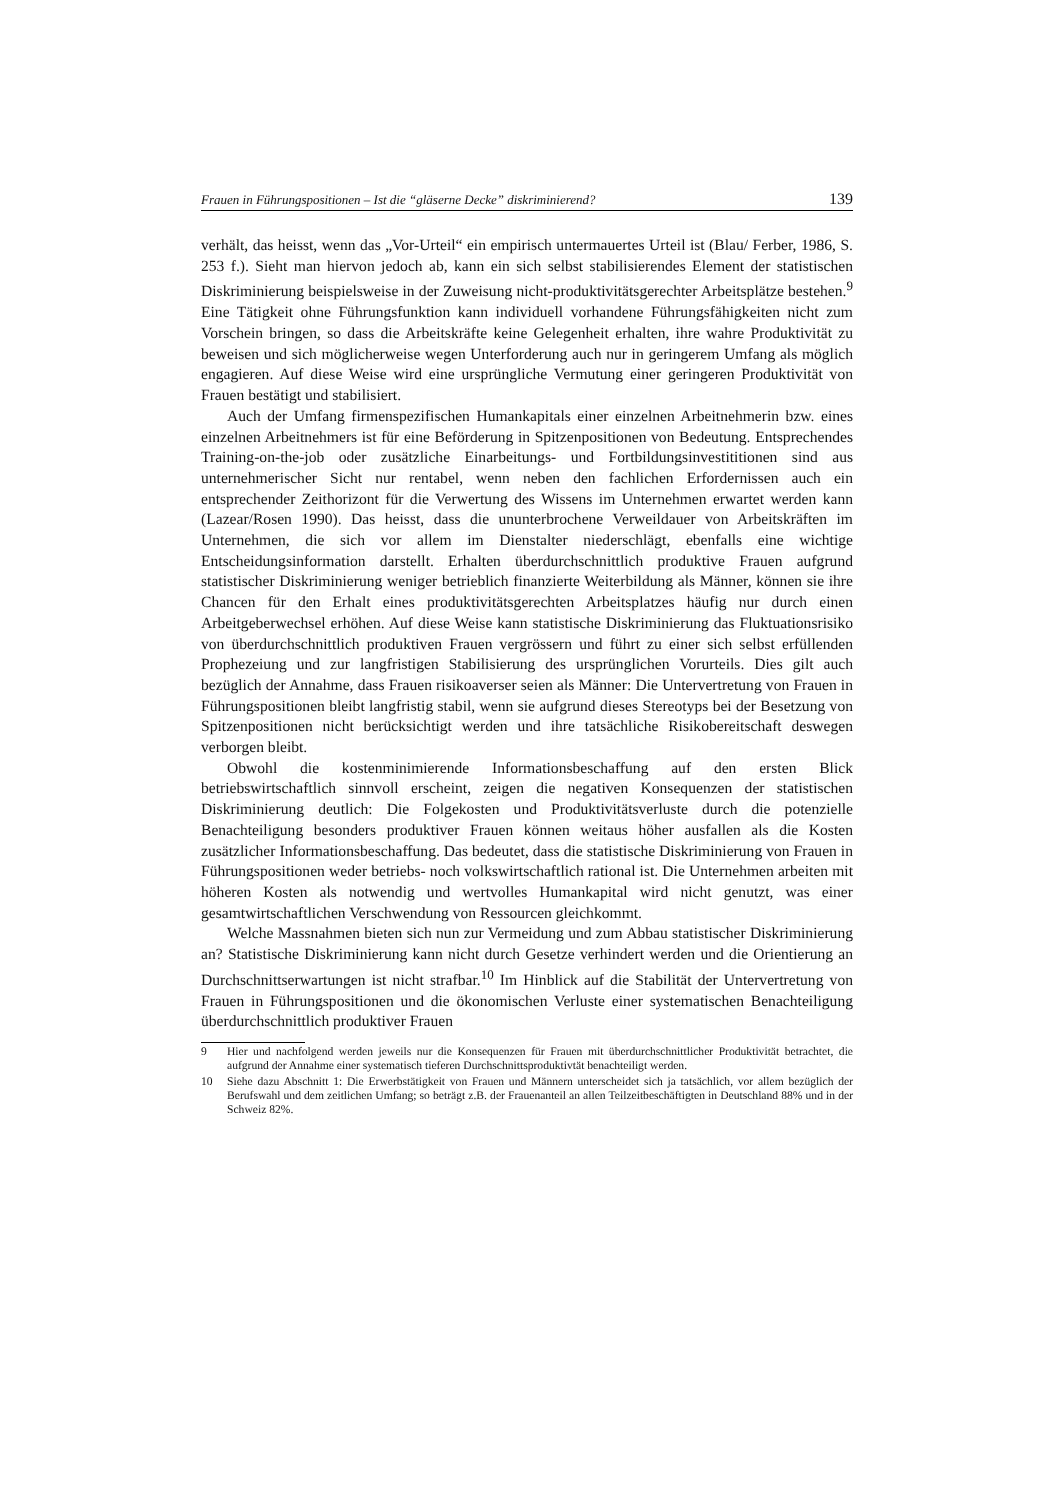Frauen in Führungspositionen – Ist die “gläserne Decke” diskriminierend? 139
verhält, das heisst, wenn das „Vor-Urteil“ ein empirisch untermauertes Urteil ist (Blau/ Ferber, 1986, S. 253 f.). Sieht man hiervon jedoch ab, kann ein sich selbst stabilisierendes Element der statistischen Diskriminierung beispielsweise in der Zuweisung nicht-produktivitätsgerechter Arbeitsplätze bestehen.<sup>9</sup> Eine Tätigkeit ohne Führungsfunktion kann individuell vorhandene Führungsfähigkeiten nicht zum Vorschein bringen, so dass die Arbeitskräfte keine Gelegenheit erhalten, ihre wahre Produktivität zu beweisen und sich möglicherweise wegen Unterforderung auch nur in geringerem Umfang als möglich engagieren. Auf diese Weise wird eine ursprüngliche Vermutung einer geringeren Produktivität von Frauen bestätigt und stabilisiert.
Auch der Umfang firmenspezifischen Humankapitals einer einzelnen Arbeitnehmerin bzw. eines einzelnen Arbeitnehmers ist für eine Beförderung in Spitzenpositionen von Bedeutung. Entsprechendes Training-on-the-job oder zusätzliche Einarbeitungs- und Fortbildungsinvestititionen sind aus unternehmerischer Sicht nur rentabel, wenn neben den fachlichen Erfordernissen auch ein entsprechender Zeithorizont für die Verwertung des Wissens im Unternehmen erwartet werden kann (Lazear/Rosen 1990). Das heisst, dass die ununterbrochene Verweildauer von Arbeitskräften im Unternehmen, die sich vor allem im Dienstalter niederschlägt, ebenfalls eine wichtige Entscheidungsinformation darstellt. Erhalten überdurchschnittlich produktive Frauen aufgrund statistischer Diskriminierung weniger betrieblich finanzierte Weiterbildung als Männer, können sie ihre Chancen für den Erhalt eines produktivitätsgerechten Arbeitsplatzes häufig nur durch einen Arbeitgeberwechsel erhöhen. Auf diese Weise kann statistische Diskriminierung das Fluktuationsrisiko von überdurchschnittlich produktiven Frauen vergrössern und führt zu einer sich selbst erfüllenden Prophezeiung und zur langfristigen Stabilisierung des ursprünglichen Vorurteils. Dies gilt auch bezüglich der Annahme, dass Frauen risikoaverser seien als Männer: Die Untervertretung von Frauen in Führungspositionen bleibt langfristig stabil, wenn sie aufgrund dieses Stereotyps bei der Besetzung von Spitzenpositionen nicht berücksichtigt werden und ihre tatsächliche Risikobereitschaft deswegen verborgen bleibt.
Obwohl die kostenminimierende Informationsbeschaffung auf den ersten Blick betriebswirtschaftlich sinnvoll erscheint, zeigen die negativen Konsequenzen der statistischen Diskriminierung deutlich: Die Folgekosten und Produktivitätsverluste durch die potenzielle Benachteiligung besonders produktiver Frauen können weitaus höher ausfallen als die Kosten zusätzlicher Informationsbeschaffung. Das bedeutet, dass die statistische Diskriminierung von Frauen in Führungspositionen weder betriebs- noch volkswirtschaftlich rational ist. Die Unternehmen arbeiten mit höheren Kosten als notwendig und wertvolles Humankapital wird nicht genutzt, was einer gesamtwirtschaftlichen Verschwendung von Ressourcen gleichkommt.
Welche Massnahmen bieten sich nun zur Vermeidung und zum Abbau statistischer Diskriminierung an? Statistische Diskriminierung kann nicht durch Gesetze verhindert werden und die Orientierung an Durchschnittserwartungen ist nicht strafbar.<sup>10</sup> Im Hinblick auf die Stabilität der Untervertretung von Frauen in Führungspositionen und die ökonomischen Verluste einer systematischen Benachteiligung überdurchschnittlich produktiver Frauen
9 Hier und nachfolgend werden jeweils nur die Konsequenzen für Frauen mit überdurchschnittlicher Produktivität betrachtet, die aufgrund der Annahme einer systematisch tieferen Durchschnittsproduktivtät benachteiligt werden.
10 Siehe dazu Abschnitt 1: Die Erwerbstätigkeit von Frauen und Männern unterscheidet sich ja tatsächlich, vor allem bezüglich der Berufswahl und dem zeitlichen Umfang; so beträgt z.B. der Frauenanteil an allen Teilzeitbeschäftigten in Deutschland 88% und in der Schweiz 82%.